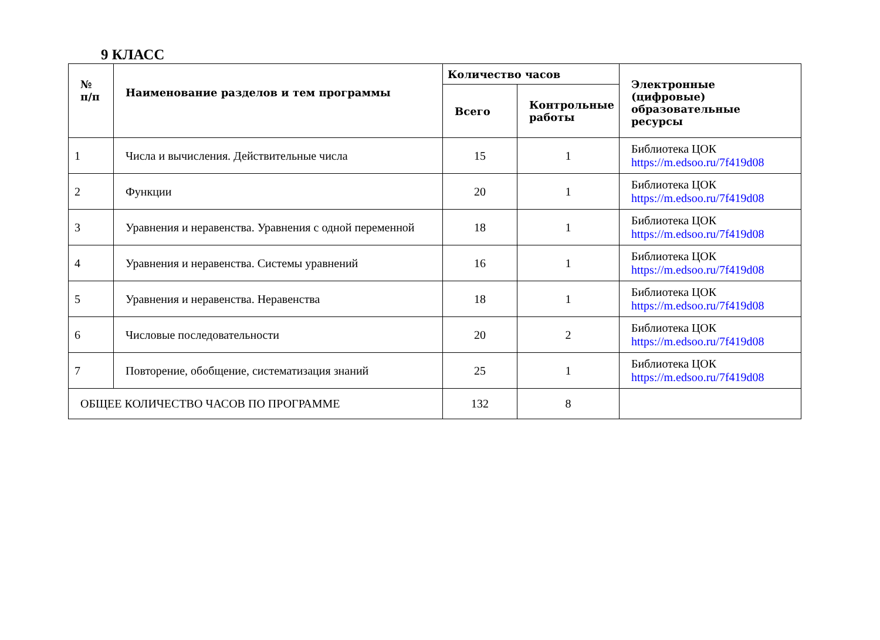9 КЛАСС
| № п/п | Наименование разделов и тем программы | Количество часов | | Электронные (цифровые) образовательные ресурсы |
| --- | --- | --- | --- | --- |
| | | Всего | Контрольные работы | |
| 1 | Числа и вычисления. Действительные числа | 15 | 1 | Библиотека ЦОК https://m.edsoo.ru/7f419d08 |
| 2 | Функции | 20 | 1 | Библиотека ЦОК https://m.edsoo.ru/7f419d08 |
| 3 | Уравнения и неравенства. Уравнения с одной переменной | 18 | 1 | Библиотека ЦОК https://m.edsoo.ru/7f419d08 |
| 4 | Уравнения и неравенства. Системы уравнений | 16 | 1 | Библиотека ЦОК https://m.edsoo.ru/7f419d08 |
| 5 | Уравнения и неравенства. Неравенства | 18 | 1 | Библиотека ЦОК https://m.edsoo.ru/7f419d08 |
| 6 | Числовые последовательности | 20 | 2 | Библиотека ЦОК https://m.edsoo.ru/7f419d08 |
| 7 | Повторение, обобщение, систематизация знаний | 25 | 1 | Библиотека ЦОК https://m.edsoo.ru/7f419d08 |
| ОБЩЕЕ КОЛИЧЕСТВО ЧАСОВ ПО ПРОГРАММЕ | | 132 | 8 | |